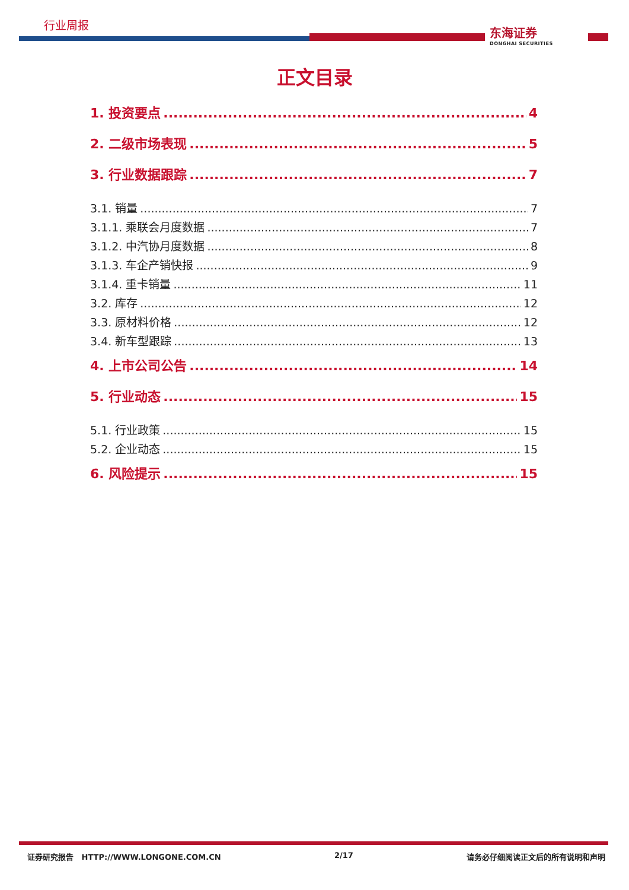行业周报
东海证券
DONGHAI SECURITIES
正文目录
1. 投资要点 4
2. 二级市场表现 5
3. 行业数据跟踪 7
3.1. 销量 7
3.1.1. 乘联会月度数据 7
3.1.2. 中汽协月度数据 8
3.1.3. 车企产销快报 9
3.1.4. 重卡销量 11
3.2. 库存 12
3.3. 原材料价格 12
3.4. 新车型跟踪 13
4. 上市公司公告 14
5. 行业动态 15
5.1. 行业政策 15
5.2. 企业动态 15
6. 风险提示 15
证券研究报告 HTTP://WWW.LONGONE.COM.CN 2/17 请务必仔细阅读正文后的所有说明和声明